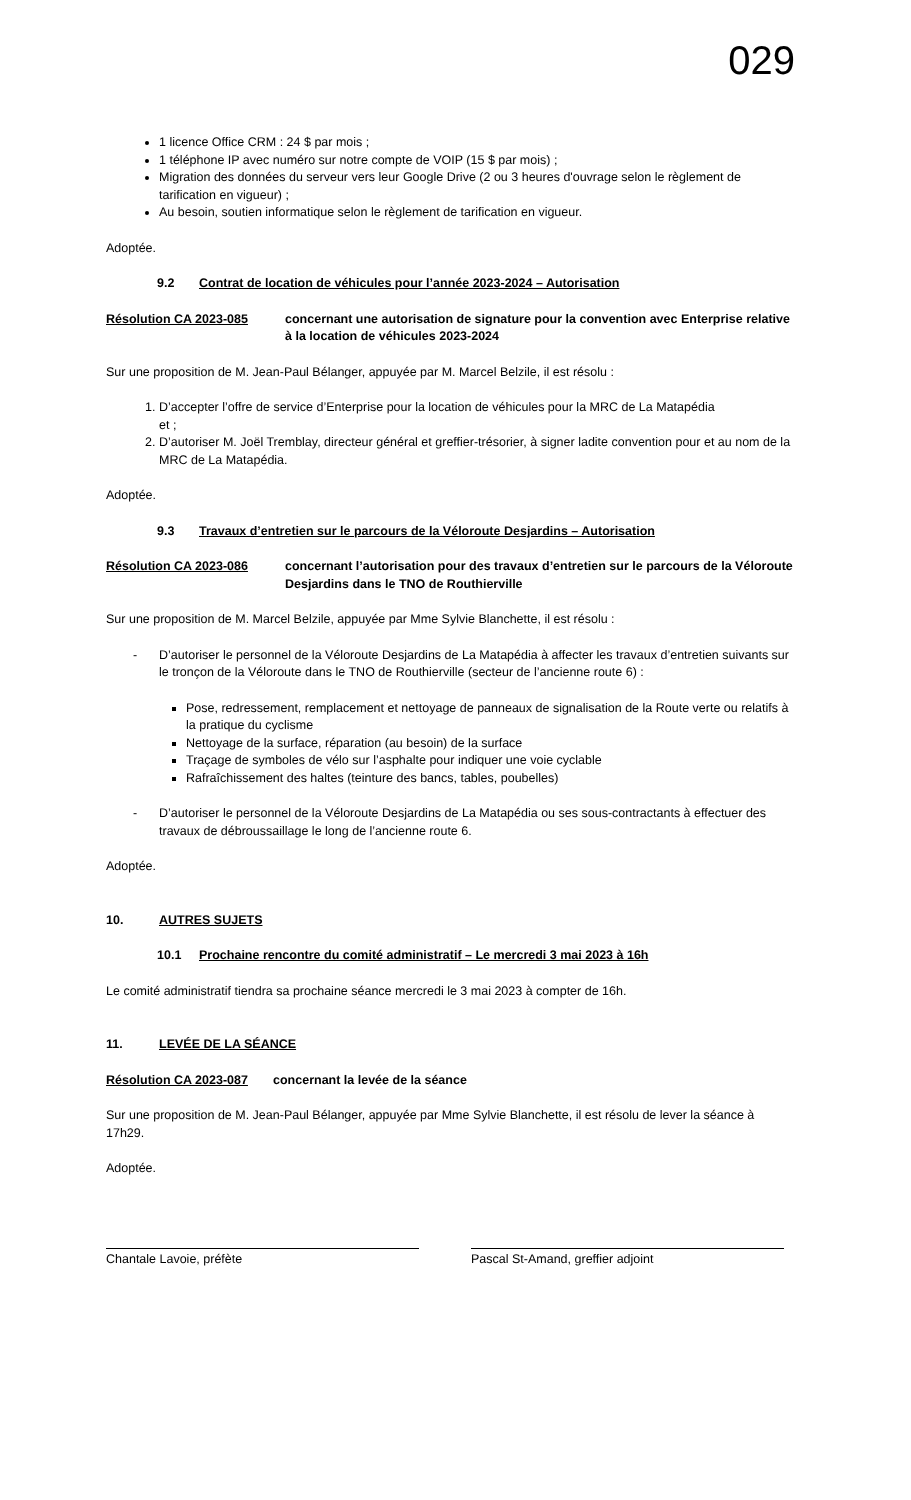029
1 licence Office CRM : 24 $ par mois ;
1 téléphone IP avec numéro sur notre compte de VOIP (15 $ par mois) ;
Migration des données du serveur vers leur Google Drive (2 ou 3 heures d'ouvrage selon le règlement de tarification en vigueur) ;
Au besoin, soutien informatique selon le règlement de tarification en vigueur.
Adoptée.
9.2 Contrat de location de véhicules pour l’année 2023-2024 – Autorisation
Résolution CA 2023-085 concernant une autorisation de signature pour la convention avec Enterprise relative à la location de véhicules 2023-2024
Sur une proposition de M. Jean-Paul Bélanger, appuyée par M. Marcel Belzile, il est résolu :
1. D’accepter l’offre de service d’Enterprise pour la location de véhicules pour la MRC de La Matapédia
et ;
2. D’autoriser M. Joël Tremblay, directeur général et greffier-trésorier, à signer ladite convention pour et au nom de la MRC de La Matapédia.
Adoptée.
9.3 Travaux d’entretien sur le parcours de la Véloroute Desjardins – Autorisation
Résolution CA 2023-086 concernant l’autorisation pour des travaux d’entretien sur le parcours de la Véloroute Desjardins dans le TNO de Routhierville
Sur une proposition de M. Marcel Belzile, appuyée par Mme Sylvie Blanchette, il est résolu :
- D’autoriser le personnel de la Véloroute Desjardins de La Matapédia à affecter les travaux d’entretien suivants sur le tronçon de la Véloroute dans le TNO de Routhierville (secteur de l’ancienne route 6) :
Pose, redressement, remplacement et nettoyage de panneaux de signalisation de la Route verte ou relatifs à la pratique du cyclisme
Nettoyage de la surface, réparation (au besoin) de la surface
Traçage de symboles de vélo sur l’asphalte pour indiquer une voie cyclable
Rafraîchissement des haltes (teinture des bancs, tables, poubelles)
- D’autoriser le personnel de la Véloroute Desjardins de La Matapédia ou ses sous-contractants à effectuer des travaux de débroussaillage le long de l’ancienne route 6.
Adoptée.
10. AUTRES SUJETS
10.1 Prochaine rencontre du comité administratif – Le mercredi 3 mai 2023 à 16h
Le comité administratif tiendra sa prochaine séance mercredi le 3 mai 2023 à compter de 16h.
11. LEVÉE DE LA SÉANCE
Résolution CA 2023-087 concernant la levée de la séance
Sur une proposition de M. Jean-Paul Bélanger, appuyée par Mme Sylvie Blanchette, il est résolu de lever la séance à 17h29.
Adoptée.
Chantale Lavoie, préfète Pascal St-Amand, greffier adjoint